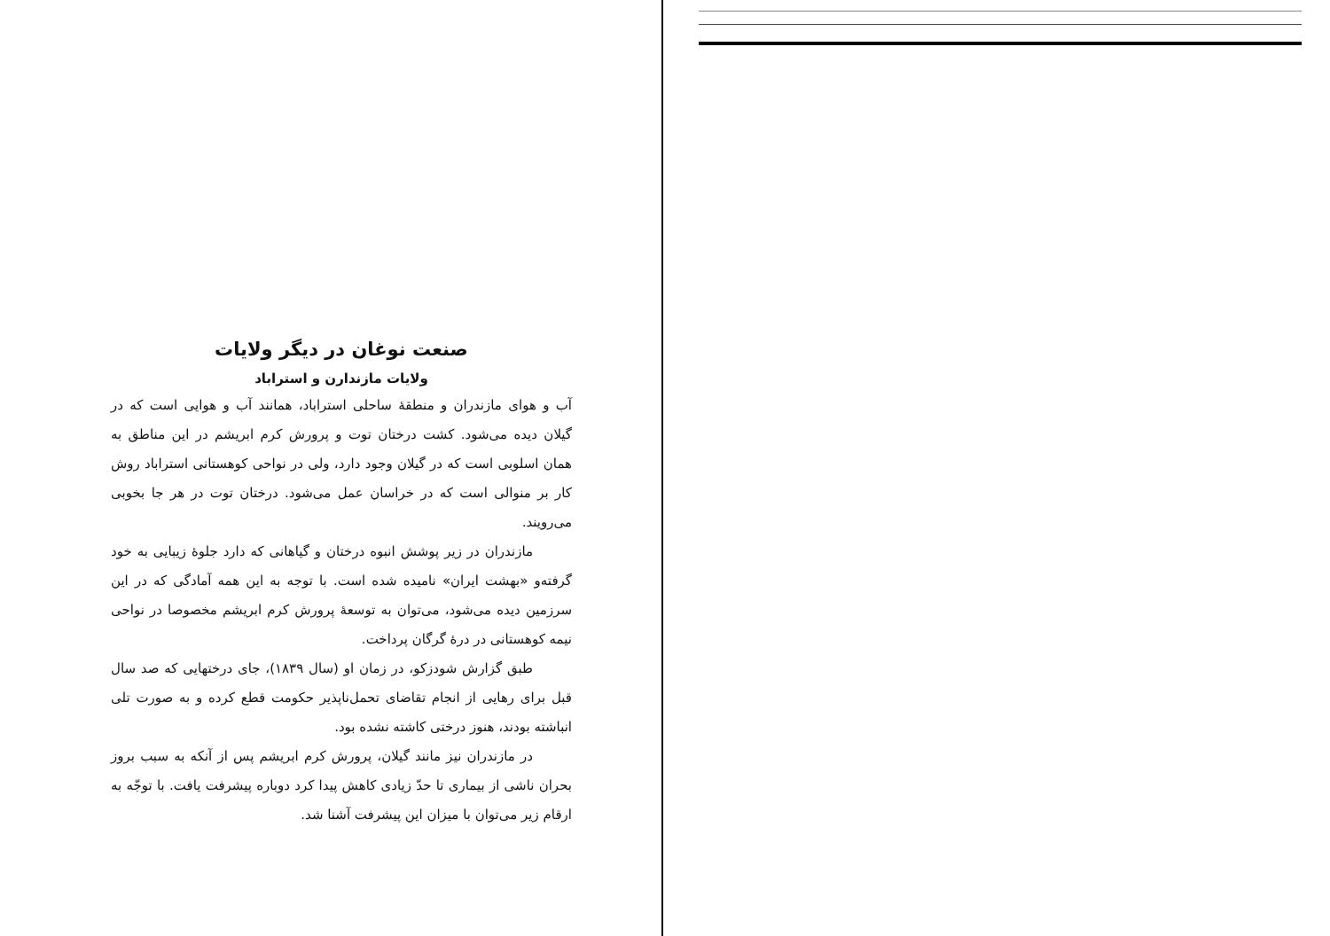صنعت نوغان در دیگر ولایات
ولایات مازندارن و استراباد
آب و هوای مازندران و منطقهٔ ساحلی استراباد، همانند آب و هوایی است که در گیلان دیده می‌شود. کشت درختان توت و پرورش کرم ابریشم در این مناطق به همان اسلوبی است که در گیلان وجود دارد، ولی در نواحی کوهستانی استراباد روش کار بر منوالی است که در خراسان عمل می‌شود. درختان توت در هر جا بخوبی می‌رویند.
مازندران در زیر پوشش انبوه درختان و گیاهانی که دارد جلوهٔ زیبایی به خود گرفته‌و «بهشت ایران» نامیده شده است. با توجه به این همه آمادگی که در این سرزمین دیده می‌شود، می‌توان به توسعهٔ پرورش کرم ابریشم مخصوصا در نواحی نیمه کوهستانی در درهٔ گرگان پرداخت.
طبق گزارش شودزکو، در زمان او (سال ۱۸۳۹)، جای درختهایی که صد سال قبل برای رهایی از انجام تقاضای تحمل‌ناپذیر حکومت قطع کرده و به صورت تلی انباشته بودند، هنوز درختی کاشته نشده بود.
در مازندران نیز مانند گیلان، پرورش کرم ابریشم پس از آنکه به سبب بروز بحران ناشی از بیماری تا حدّ زیادی کاهش پیدا کرد دوباره پیشرفت یافت. با توجّه به ارقام زیر می‌توان با میزان این پیشرفت آشنا شد.